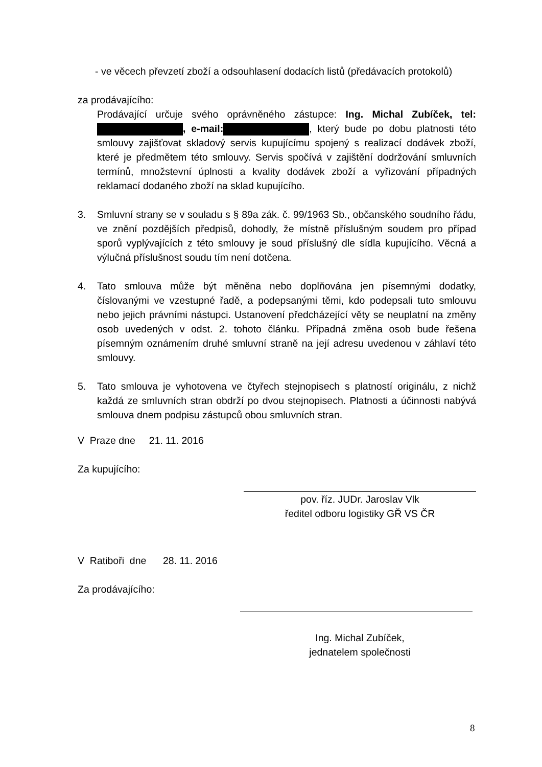- ve věcech převzetí zboží a odsouhlasení dodacích listů (předávacích protokolů)
za prodávajícího:
Prodávající určuje svého oprávněného zástupce: Ing. Michal Zubíček, tel: , e-mail:, který bude po dobu platnosti této smlouvy zajišťovat skladový servis kupujícímu spojený s realizací dodávek zboží, které je předmětem této smlouvy. Servis spočívá v zajištění dodržování smluvních termínů, množstevní úplnosti a kvality dodávek zboží a vyřizování případných reklamací dodaného zboží na sklad kupujícího.
3. Smluvní strany se v souladu s § 89a zák. č. 99/1963 Sb., občanského soudního řádu, ve znění pozdějších předpisů, dohodly, že místně příslušným soudem pro případ sporů vyplývajících z této smlouvy je soud příslušný dle sídla kupujícího. Věcná a výlučná příslušnost soudu tím není dotčena.
4. Tato smlouva může být měněna nebo doplňována jen písemnými dodatky, číslovanými ve vzestupné řadě, a podepsanými těmi, kdo podepsali tuto smlouvu nebo jejich právními nástupci. Ustanovení předcházející věty se neuplatní na změny osob uvedených v odst. 2. tohoto článku. Případná změna osob bude řešena písemným oznámením druhé smluvní straně na její adresu uvedenou v záhlaví této smlouvy.
5. Tato smlouva je vyhotovena ve čtyřech stejnopisech s platností originálu, z nichž každá ze smluvních stran obdrží po dvou stejnopisech. Platnosti a účinnosti nabývá smlouva dnem podpisu zástupců obou smluvních stran.
V Praze dne 21. 11. 2016
Za kupujícího:
pov. říz. JUDr. Jaroslav Vlk
ředitel odboru logistiky GŘ VS ČR
V Ratiboři dne 28. 11. 2016
Za prodávajícího:
Ing. Michal Zubíček,
jednatelem společnosti
8